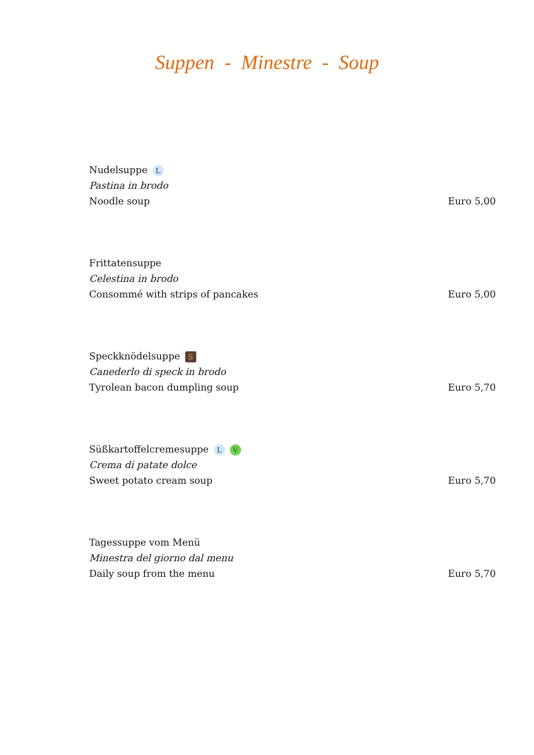Suppen - Minestre - Soup
Nudelsuppe L
Pastina in brodo
Noodle soup Euro 5,00
Frittatensuppe
Celestina in brodo
Consommé with strips of pancakes Euro 5,00
Speckknödelsuppe S
Canederlo di speck in brodo
Tyrolean bacon dumpling soup Euro 5,70
Süßkartoffelcremesuppe L V
Crema di patate dolce
Sweet potato cream soup Euro 5,70
Tagessuppe vom Menü
Minestra del giorno dal menu
Daily soup from the menu Euro 5,70